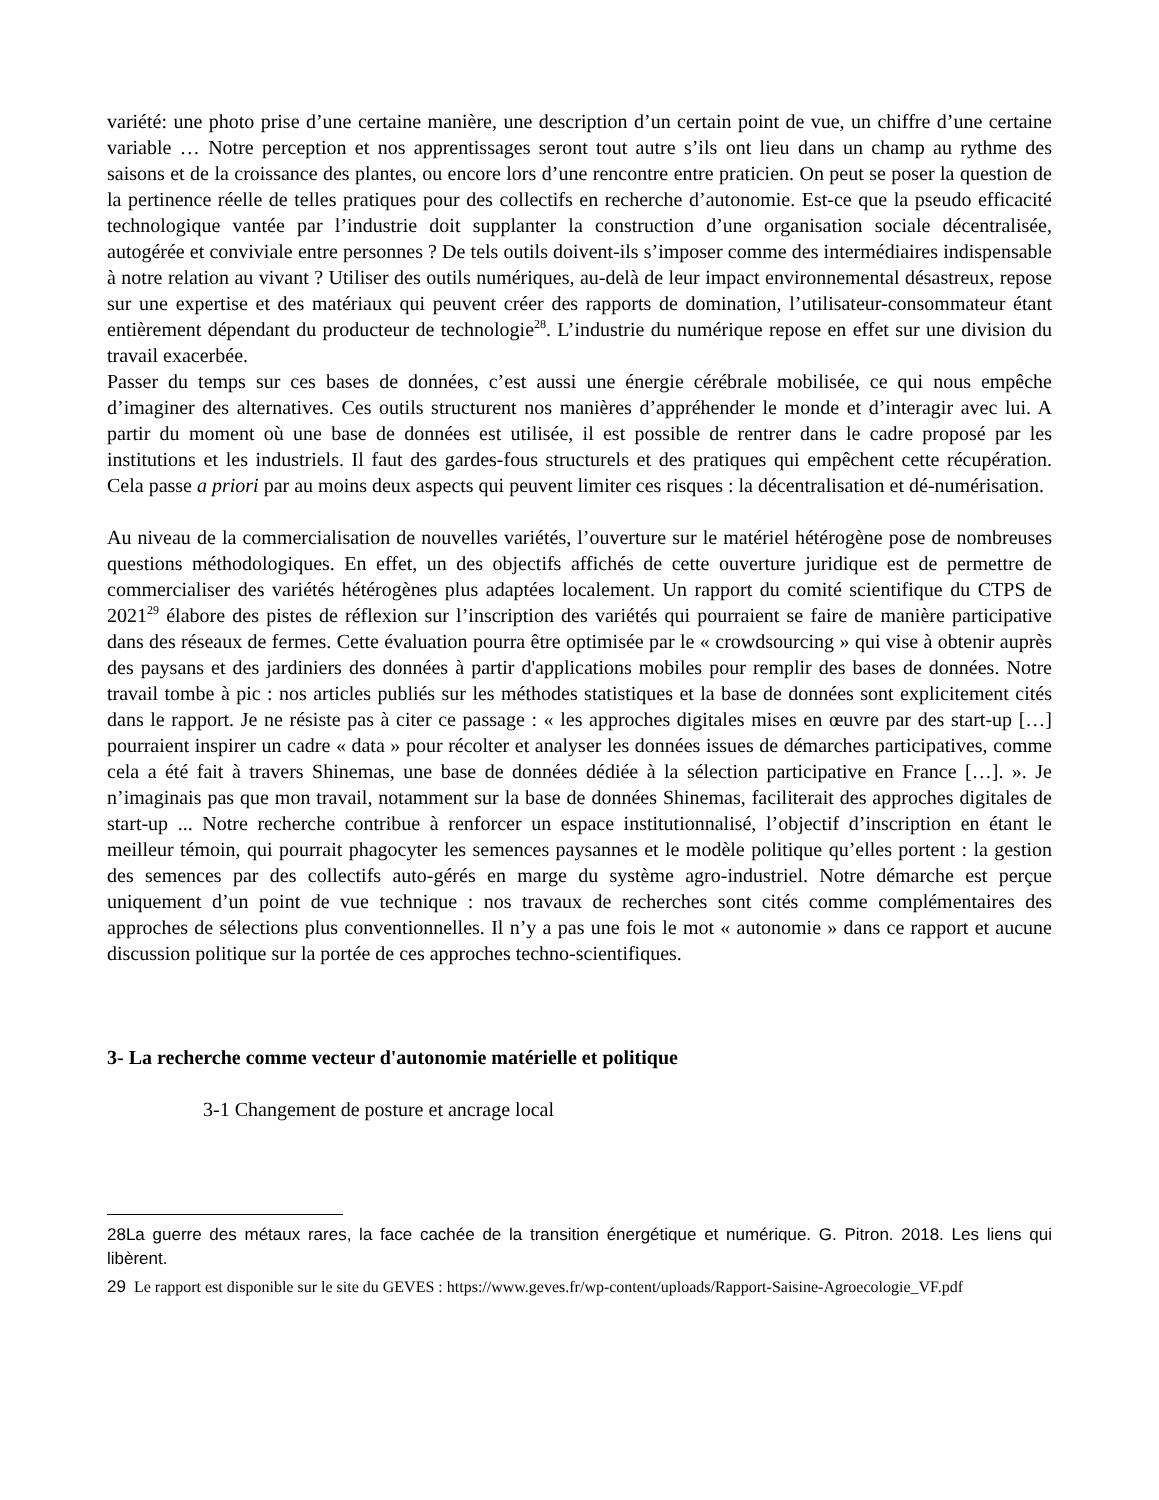variété: une photo prise d’une certaine manière, une description d’un certain point de vue, un chiffre d’une certaine variable … Notre perception et nos apprentissages seront tout autre s’ils ont lieu dans un champ au rythme des saisons et de la croissance des plantes, ou encore lors d’une rencontre entre praticien. On peut se poser la question de la pertinence réelle de telles pratiques pour des collectifs en recherche d’autonomie. Est-ce que la pseudo efficacité technologique vantée par l’industrie doit supplanter la construction d’une organisation sociale décentralisée, autogérée et conviviale entre personnes ? De tels outils doivent-ils s’imposer comme des intermédiaires indispensable à notre relation au vivant ? Utiliser des outils numériques, au-delà de leur impact environnemental désastreux, repose sur une expertise et des matériaux qui peuvent créer des rapports de domination, l’utilisateur-consommateur étant entièrement dépendant du producteur de technologie<sup>28</sup>. L’industrie du numérique repose en effet sur une division du travail exacerbée.
Passer du temps sur ces bases de données, c’est aussi une énergie cérébrale mobilisée, ce qui nous empêche d’imaginer des alternatives. Ces outils structurent nos manières d’appréhender le monde et d’interagir avec lui. A partir du moment où une base de données est utilisée, il est possible de rentrer dans le cadre proposé par les institutions et les industriels. Il faut des gardes-fous structurels et des pratiques qui empêchent cette récupération. Cela passe a priori par au moins deux aspects qui peuvent limiter ces risques : la décentralisation et dé-numérisation.
Au niveau de la commercialisation de nouvelles variétés, l’ouverture sur le matériel hétérogène pose de nombreuses questions méthodologiques. En effet, un des objectifs affichés de cette ouverture juridique est de permettre de commercialiser des variétés hétérogènes plus adaptées localement. Un rapport du comité scientifique du CTPS de 2021<sup>29</sup> élabore des pistes de réflexion sur l’inscription des variétés qui pourraient se faire de manière participative dans des réseaux de fermes. Cette évaluation pourra être optimisée par le « crowdsourcing » qui vise à obtenir auprès des paysans et des jardiniers des données à partir d'applications mobiles pour remplir des bases de données. Notre travail tombe à pic : nos articles publiés sur les méthodes statistiques et la base de données sont explicitement cités dans le rapport. Je ne résiste pas à citer ce passage : « les approches digitales mises en œuvre par des start-up […] pourraient inspirer un cadre « data » pour récolter et analyser les données issues de démarches participatives, comme cela a été fait à travers Shinemas, une base de données dédiée à la sélection participative en France […]. ». Je n’imaginais pas que mon travail, notamment sur la base de données Shinemas, faciliterait des approches digitales de start-up ... Notre recherche contribue à renforcer un espace institutionnalisé, l’objectif d’inscription en étant le meilleur témoin, qui pourrait phagocyter les semences paysannes et le modèle politique qu’elles portent : la gestion des semences par des collectifs auto-gérés en marge du système agro-industriel. Notre démarche est perçue uniquement d’un point de vue technique : nos travaux de recherches sont cités comme complémentaires des approches de sélections plus conventionnelles. Il n’y a pas une fois le mot « autonomie » dans ce rapport et aucune discussion politique sur la portée de ces approches techno-scientifiques.
3- La recherche comme vecteur d'autonomie matérielle et politique
3-1 Changement de posture et ancrage local
28La guerre des métaux rares, la face cachée de la transition énergétique et numérique. G. Pitron. 2018. Les liens qui libèrent.
29 Le rapport est disponible sur le site du GEVES : https://www.geves.fr/wp-content/uploads/Rapport-Saisine-Agroecologie_VF.pdf